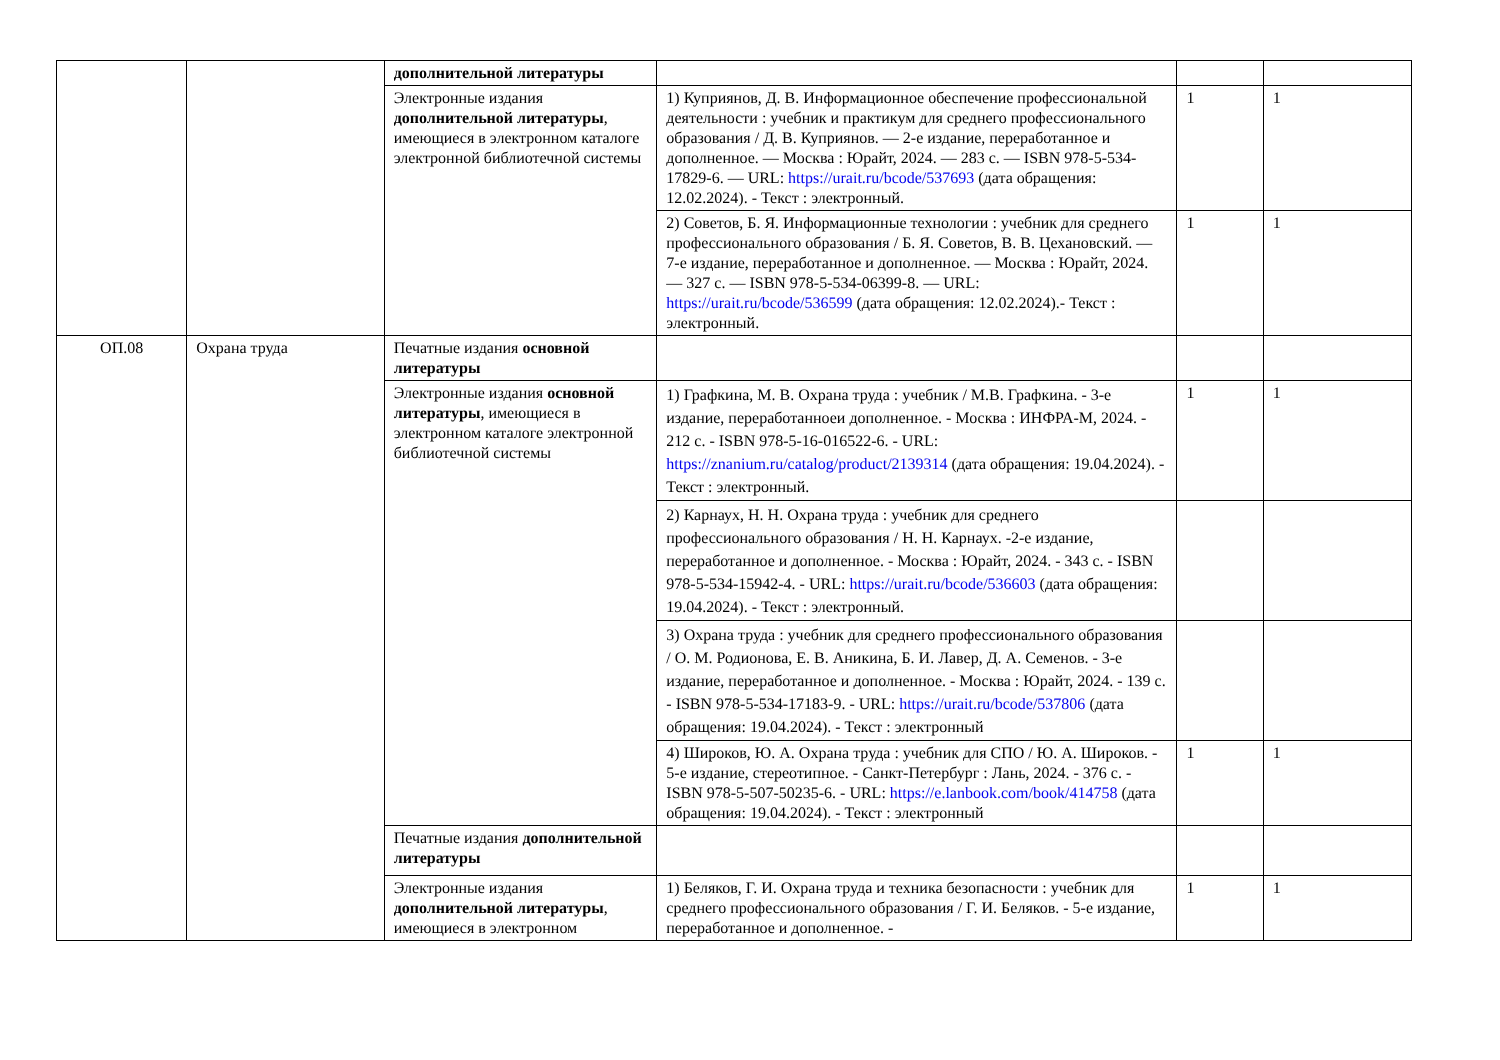| | | дополнительной литературы | | | |
| | | Электронные издания дополнительной литературы , имеющиеся в электронном каталоге электронной библиотечной системы | 1) Куприянов, Д. В. Информационное обеспечение профессиональной деятельности : учебник и практикум для среднего профессионального образования / Д. В. Куприянов. — 2-е издание, переработанное и дополненное. — Москва : Юрайт, 2024. — 283 с. — ISBN 978-5-534-17829-6. — URL: https://urait.ru/bcode/537693 (дата обращения: 12.02.2024). - Текст : электронный. | 1 | 1 |
| | | | 2) Советов, Б. Я. Информационные технологии : учебник для среднего профессионального образования / Б. Я. Советов, В. В. Цехановский. — 7-е издание, переработанное и дополненное. — Москва : Юрайт, 2024. — 327 с. — ISBN 978-5-534-06399-8. — URL: https://urait.ru/bcode/536599 (дата обращения: 12.02.2024).- Текст : электронный. | 1 | 1 |
| ОП.08 | Охрана труда | Печатные издания основной литературы | | | |
| | | Электронные издания основной литературы , имеющиеся в электронном каталоге электронной библиотечной системы | 1) Графкина, М. В. Охрана труда : учебник / М.В. Графкина. - 3-е издание, переработанноеи дополненное. - Москва : ИНФРА-М, 2024. - 212 с. - ISBN 978-5-16-016522-6. - URL: https://znanium.ru/catalog/product/2139314 (дата обращения: 19.04.2024). - Текст : электронный. | 1 | 1 |
| | | | 2) Карнаух, Н. Н. Охрана труда : учебник для среднего профессионального образования / Н. Н. Карнаух. -2-е издание, переработанное и дополненное. - Москва : Юрайт, 2024. - 343 с. - ISBN 978-5-534-15942-4. - URL: https://urait.ru/bcode/536603 (дата обращения: 19.04.2024). - Текст : электронный. | | |
| | | | 3) Охрана труда : учебник для среднего профессионального образования / О. М. Родионова, Е. В. Аникина, Б. И. Лавер, Д. А. Семенов. - 3-е издание, переработанное и дополненное. - Москва : Юрайт, 2024. - 139 с. - ISBN 978-5-534-17183-9. - URL: https://urait.ru/bcode/537806 (дата обращения: 19.04.2024). - Текст : электронный | | |
| | | | 4) Широков, Ю. А. Охрана труда : учебник для СПО / Ю. А. Широков. - 5-е издание, стереотипное. - Санкт-Петербург : Лань, 2024. - 376 с. - ISBN 978-5-507-50235-6. - URL: https://e.lanbook.com/book/414758 (дата обращения: 19.04.2024). - Текст : электронный | 1 | 1 |
| | | Печатные издания дополнительной литературы | | | |
| | | Электронные издания дополнительной литературы , имеющиеся в электронном | 1) Беляков, Г. И. Охрана труда и техника безопасности : учебник для среднего профессионального образования / Г. И. Беляков. - 5-е издание, переработанное и дополненное. - | 1 | 1 |